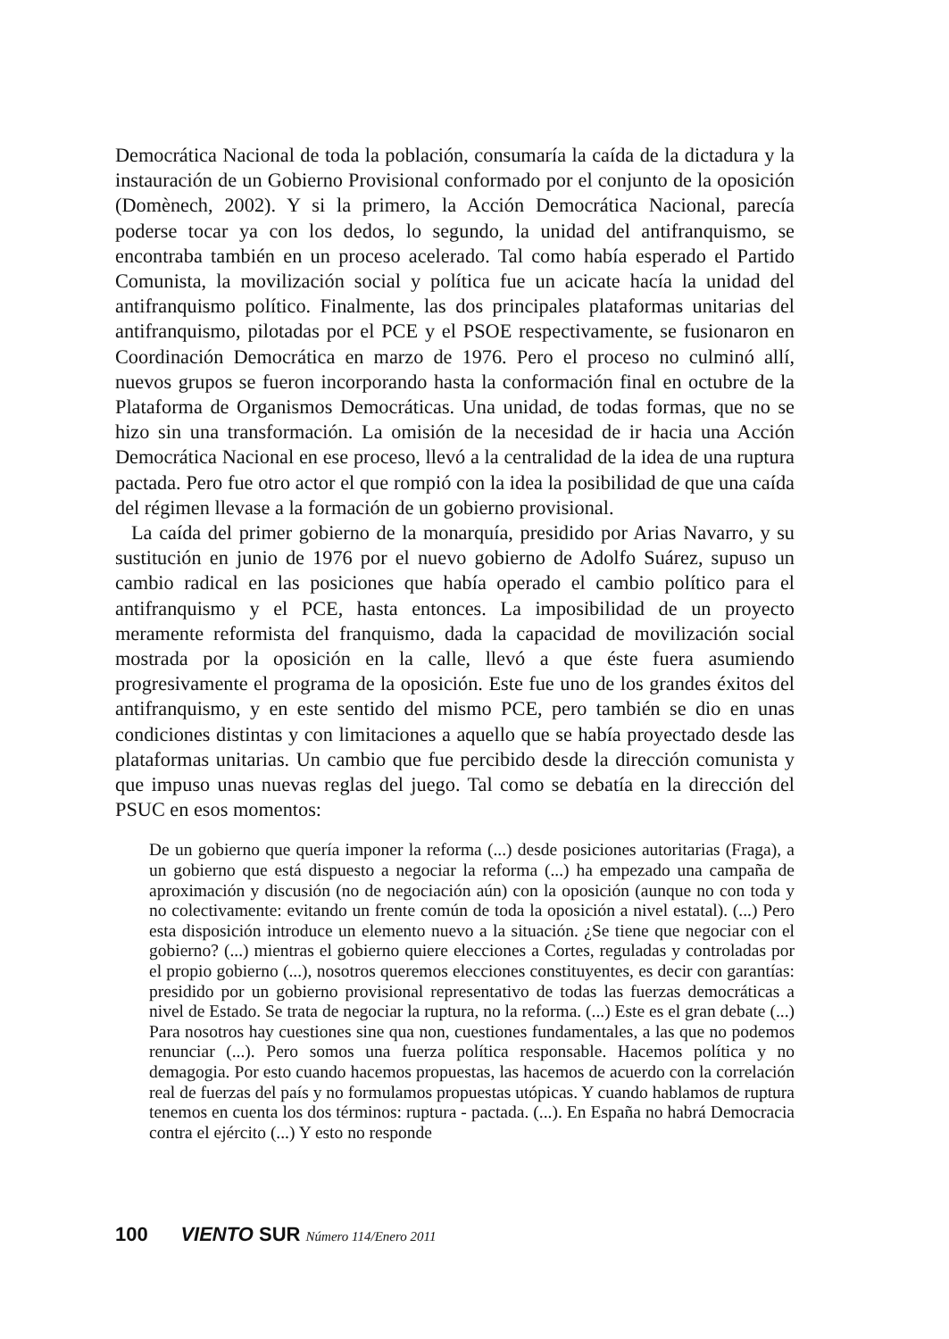Democrática Nacional de toda la población, consumaría la caída de la dictadura y la instauración de un Gobierno Provisional conformado por el conjunto de la oposición (Domènech, 2002). Y si la primero, la Acción Democrática Nacional, parecía poderse tocar ya con los dedos, lo segundo, la unidad del antifranquismo, se encontraba también en un proceso acelerado. Tal como había esperado el Partido Comunista, la movilización social y política fue un acicate hacía la unidad del antifranquismo político. Finalmente, las dos principales plataformas unitarias del antifranquismo, pilotadas por el PCE y el PSOE respectivamente, se fusionaron en Coordinación Democrática en marzo de 1976. Pero el proceso no culminó allí, nuevos grupos se fueron incorporando hasta la conformación final en octubre de la Plataforma de Organismos Democráticas. Una unidad, de todas formas, que no se hizo sin una transformación. La omisión de la necesidad de ir hacia una Acción Democrática Nacional en ese proceso, llevó a la centralidad de la idea de una ruptura pactada. Pero fue otro actor el que rompió con la idea la posibilidad de que una caída del régimen llevase a la formación de un gobierno provisional.
La caída del primer gobierno de la monarquía, presidido por Arias Navarro, y su sustitución en junio de 1976 por el nuevo gobierno de Adolfo Suárez, supuso un cambio radical en las posiciones que había operado el cambio político para el antifranquismo y el PCE, hasta entonces. La imposibilidad de un proyecto meramente reformista del franquismo, dada la capacidad de movilización social mostrada por la oposición en la calle, llevó a que éste fuera asumiendo progresivamente el programa de la oposición. Este fue uno de los grandes éxitos del antifranquismo, y en este sentido del mismo PCE, pero también se dio en unas condiciones distintas y con limitaciones a aquello que se había proyectado desde las plataformas unitarias. Un cambio que fue percibido desde la dirección comunista y que impuso unas nuevas reglas del juego. Tal como se debatía en la dirección del PSUC en esos momentos:
De un gobierno que quería imponer la reforma (...) desde posiciones autoritarias (Fraga), a un gobierno que está dispuesto a negociar la reforma (...) ha empezado una campaña de aproximación y discusión (no de negociación aún) con la oposición (aunque no con toda y no colectivamente: evitando un frente común de toda la oposición a nivel estatal). (...) Pero esta disposición introduce un elemento nuevo a la situación. ¿Se tiene que negociar con el gobierno? (...) mientras el gobierno quiere elecciones a Cortes, reguladas y controladas por el propio gobierno (...), nosotros queremos elecciones constituyentes, es decir con garantías: presidido por un gobierno provisional representativo de todas las fuerzas democráticas a nivel de Estado. Se trata de negociar la ruptura, no la reforma. (...) Este es el gran debate (...) Para nosotros hay cuestiones sine qua non, cuestiones fundamentales, a las que no podemos renunciar (...). Pero somos una fuerza política responsable. Hacemos política y no demagogia. Por esto cuando hacemos propuestas, las hacemos de acuerdo con la correlación real de fuerzas del país y no formulamos propuestas utópicas. Y cuando hablamos de ruptura tenemos en cuenta los dos términos: ruptura - pactada. (...). En España no habrá Democracia contra el ejército (...) Y esto no responde
100 VIENTO SUR Número 114/Enero 2011